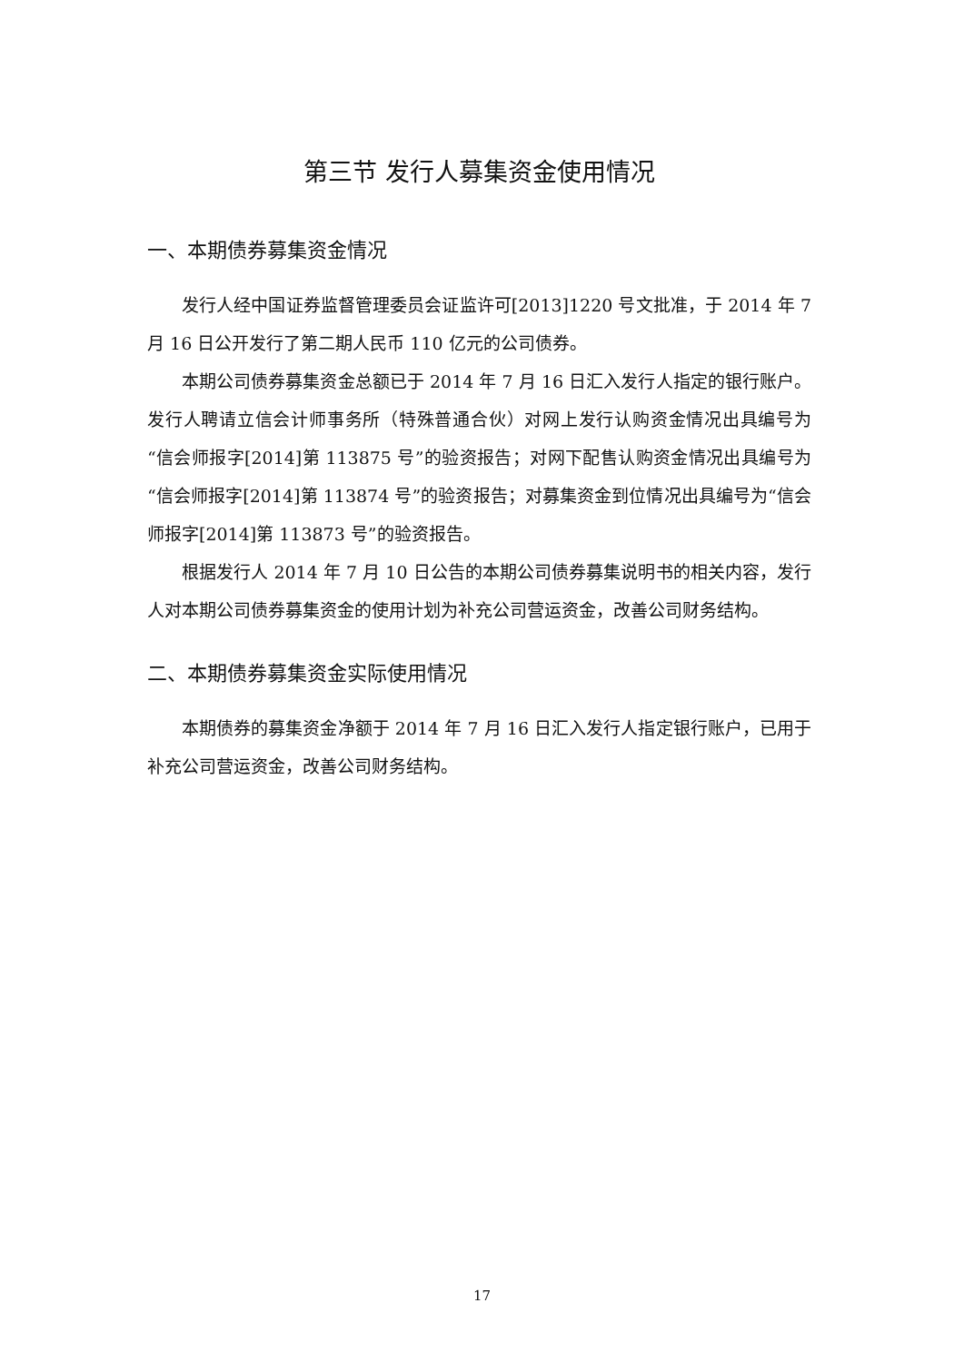第三节 发行人募集资金使用情况
一、本期债券募集资金情况
发行人经中国证券监督管理委员会证监许可[2013]1220 号文批准，于 2014 年 7 月 16 日公开发行了第二期人民币 110 亿元的公司债券。
本期公司债券募集资金总额已于 2014 年 7 月 16 日汇入发行人指定的银行账户。发行人聘请立信会计师事务所（特殊普通合伙）对网上发行认购资金情况出具编号为“信会师报字[2014]第 113875 号”的验资报告；对网下配售认购资金情况出具编号为“信会师报字[2014]第 113874 号”的验资报告；对募集资金到位情况出具编号为“信会师报字[2014]第 113873 号”的验资报告。
根据发行人 2014 年 7 月 10 日公告的本期公司债券募集说明书的相关内容，发行人对本期公司债券募集资金的使用计划为补充公司营运资金，改善公司财务结构。
二、本期债券募集资金实际使用情况
本期债券的募集资金净额于 2014 年 7 月 16 日汇入发行人指定银行账户，已用于补充公司营运资金，改善公司财务结构。
17